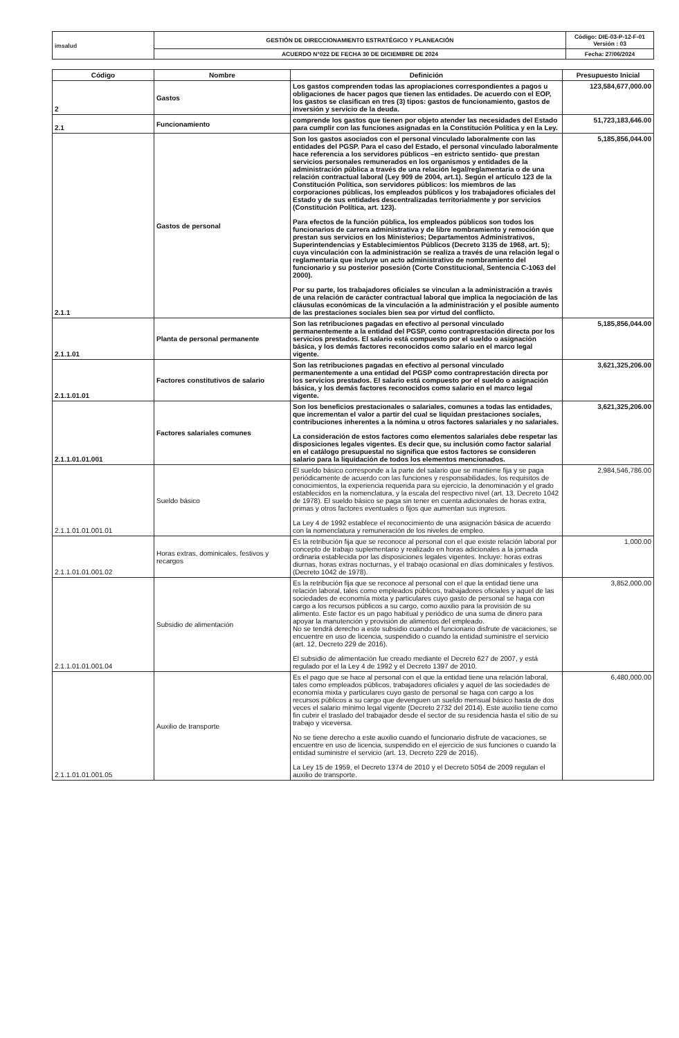| imsalud | GESTIÓN DE DIRECCIONAMIENTO ESTRATÉGICO Y PLANEACIÓN | Código: DIE-03-P-12-F-01 Versión : 03 |
| | ACUERDO N°022 DE FECHA 30 DE DICIEMBRE DE 2024 | Fecha: 27/06/2024 |
| Código | Nombre | Definición | Presupuesto Inicial |
| --- | --- | --- | --- |
| 2 | Gastos | Los gastos comprenden todas las apropiaciones correspondientes a pagos u obligaciones de hacer pagos que tienen las entidades. De acuerdo con el EOP, los gastos se clasifican en tres (3) tipos: gastos de funcionamiento, gastos de inversión y servicio de la deuda. | 123,584,677,000.00 |
| 2.1 | Funcionamiento | comprende los gastos que tienen por objeto atender las necesidades del Estado para cumplir con las funciones asignadas en la Constitución Política y en la Ley. | 51,723,183,646.00 |
| 2.1.1 | Gastos de personal | Son los gastos asociados con el personal vinculado laboralmente con las entidades del PGSP. Para el caso del Estado, el personal vinculado laboralmente hace referencia a los servidores públicos –en estricto sentido- que prestan servicios personales remunerados en los organismos y entidades de la administración pública a través de una relación legal/reglamentaria o de una relación contractual laboral (Ley 909 de 2004, art.1). Según el artículo 123 de la Constitución Política, son servidores públicos: los miembros de las corporaciones públicas, los empleados públicos y los trabajadores oficiales del Estado y de sus entidades descentralizadas territorialmente y por servicios (Constitución Política, art. 123). Para efectos de la función pública, los empleados públicos son todos los funcionarios de carrera administrativa y de libre nombramiento y remoción que prestan sus servicios en los Ministerios; Departamentos Administrativos, Superintendencias y Establecimientos Públicos (Decreto 3135 de 1968, art. 5); cuya vinculación con la administración se realiza a través de una relación legal o reglamentaria que incluye un acto administrativo de nombramiento del funcionario y su posterior posesión (Corte Constitucional, Sentencia C-1063 del 2000). Por su parte, los trabajadores oficiales se vinculan a la administración a través de una relación de carácter contractual laboral que implica la negociación de las cláusulas económicas de la vinculación a la administración y el posible aumento de las prestaciones sociales bien sea por virtud del conflicto. | 5,185,856,044.00 |
| 2.1.1.01 | Planta de personal permanente | Son las retribuciones pagadas en efectivo al personal vinculado permanentemente a la entidad del PGSP, como contraprestación directa por los servicios prestados. El salario está compuesto por el sueldo o asignación básica, y los demás factores reconocidos como salario en el marco legal vigente. | 5,185,856,044.00 |
| 2.1.1.01.01 | Factores constitutivos de salario | Son las retribuciones pagadas en efectivo al personal vinculado permanentemente a una entidad del PGSP como contraprestación directa por los servicios prestados. El salario está compuesto por el sueldo o asignación básica, y los demás factores reconocidos como salario en el marco legal vigente. | 3,621,325,206.00 |
| 2.1.1.01.01.001 | Factores salariales comunes | Son los beneficios prestacionales o salariales, comunes a todas las entidades, que incrementan el valor a partir del cual se liquidan prestaciones sociales, contribuciones inherentes a la nómina u otros factores salariales y no salariales. La consideración de estos factores como elementos salariales debe respetar las disposiciones legales vigentes. Es decir que, su inclusión como factor salarial en el catálogo presupuestal no significa que estos factores se consideren salario para la liquidación de todos los elementos mencionados. | 3,621,325,206.00 |
| 2.1.1.01.01.001.01 | Sueldo básico | El sueldo básico corresponde a la parte del salario que se mantiene fija y se paga periódicamente de acuerdo con las funciones y responsabilidades, los requisitos de conocimientos, la experiencia requerida para su ejercicio, la denominación y el grado establecidos en la nomenclatura, y la escala del respectivo nivel (art. 13, Decreto 1042 de 1978). El sueldo básico se paga sin tener en cuenta adicionales de horas extra, primas y otros factores eventuales o fijos que aumentan sus ingresos. La Ley 4 de 1992 establece el reconocimiento de una asignación básica de acuerdo con la nomenclatura y remuneración de los niveles de empleo. | 2,984,546,786.00 |
| 2.1.1.01.01.001.02 | Horas extras, dominicales, festivos y recargos | Es la retribución fija que se reconoce al personal con el que existe relación laboral por concepto de trabajo suplementario y realizado en horas adicionales a la jornada ordinaria establecida por las disposiciones legales vigentes. Incluye: horas extras diurnas, horas extras nocturnas, y el trabajo ocasional en días dominicales y festivos. (Decreto 1042 de 1978). | 1,000.00 |
| 2.1.1.01.01.001.04 | Subsidio de alimentación | Es la retribución fija que se reconoce al personal con el que la entidad tiene una relación laboral, tales como empleados públicos, trabajadores oficiales y aquel de las sociedades de economía mixta y particulares cuyo gasto de personal se haga con cargo a los recursos públicos a su cargo, como auxilio para la provisión de su alimento. Este factor es un pago habitual y periódico de una suma de dinero para apoyar la manutención y provisión de alimentos del empleado. No se tendrá derecho a este subsidio cuando el funcionario disfrute de vacaciones, se encuentre en uso de licencia, suspendido o cuando la entidad suministre el servicio (art. 12, Decreto 229 de 2016). El subsidio de alimentación fue creado mediante el Decreto 627 de 2007, y está regulado por el la Ley 4 de 1992 y el Decreto 1397 de 2010. | 3,852,000.00 |
| 2.1.1.01.01.001.05 | Auxilio de transporte | Es el pago que se hace al personal con el que la entidad tiene una relación laboral, tales como empleados públicos, trabajadores oficiales y aquel de las sociedades de economía mixta y particulares cuyo gasto de personal se haga con cargo a los recursos públicos a su cargo que devenguen un sueldo mensual básico hasta de dos veces el salario mínimo legal vigente (Decreto 2732 del 2014). Este auxilio tiene como fin cubrir el traslado del trabajador desde el sector de su residencia hasta el sitio de su trabajo y viceversa. No se tiene derecho a este auxilio cuando el funcionario disfrute de vacaciones, se encuentre en uso de licencia, suspendido en el ejercicio de sus funciones o cuando la entidad suministre el servicio (art. 13, Decreto 229 de 2016). La Ley 15 de 1959, el Decreto 1374 de 2010 y el Decreto 5054 de 2009 regulan el auxilio de transporte. | 6,480,000.00 |